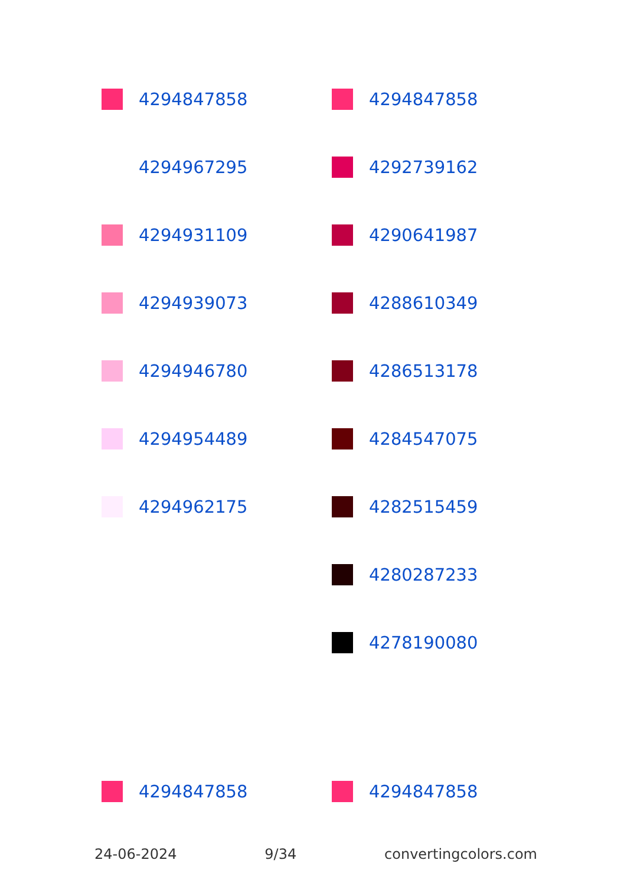4294847858
4294967295
4294931109
4294939073
4294946780
4294954489
4294962175
4294847858
4292739162
4290641987
4288610349
4286513178
4284547075
4282515459
4280287233
4278190080
4294847858 4294847858
24-06-2024 9/34 convertingcolors.com